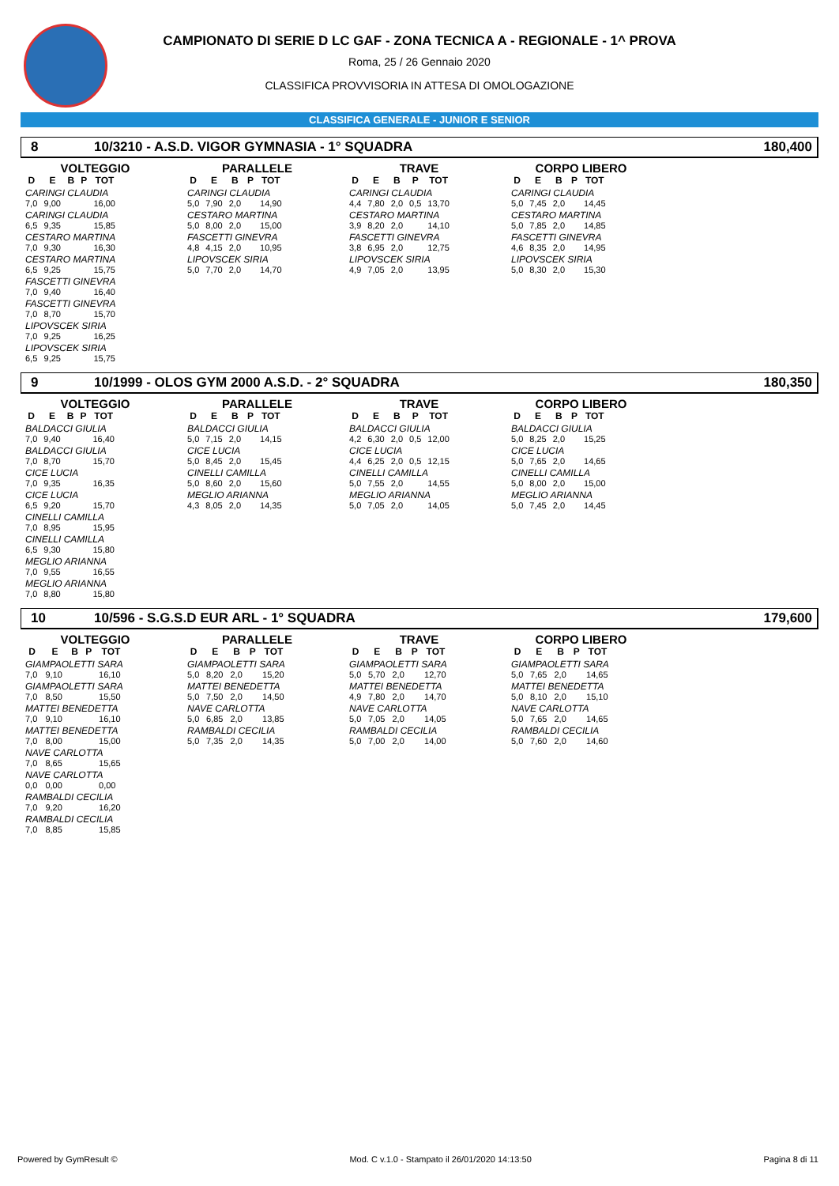CAMPIONATO DI SERIE D LC GAF - ZONA TECNICA A - REGIONALE - 1^ PROVA
Roma, 25 / 26 Gennaio 2020
CLASSIFICA PROVVISORIA IN ATTESA DI OMOLOGAZIONE
CLASSIFICA GENERALE - JUNIOR E SENIOR
8 10/3210 - A.S.D. VIGOR GYMNASIA - 1° SQUADRA 180,400
VOLTEGGIO
| D | E | B | P | TOT |
| --- | --- | --- | --- | --- |
| CARINGI CLAUDIA | | | | |
| 7,0 | 9,00 | | | 16,00 |
| CARINGI CLAUDIA | | | | |
| 6,5 | 9,35 | | | 15,85 |
| CESTARO MARTINA | | | | |
| 7,0 | 9,30 | | | 16,30 |
| CESTARO MARTINA | | | | |
| 6,5 | 9,25 | | | 15,75 |
| FASCETTI GINEVRA | | | | |
| 7,0 | 9,40 | | | 16,40 |
| FASCETTI GINEVRA | | | | |
| 7,0 | 8,70 | | | 15,70 |
| LIPOVSCEK SIRIA | | | | |
| 7,0 | 9,25 | | | 16,25 |
| LIPOVSCEK SIRIA | | | | |
| 6,5 | 9,25 | | | 15,75 |
PARALLELE
| D | E | B | P | TOT |
| --- | --- | --- | --- | --- |
| CARINGI CLAUDIA | | | | |
| 5,0 | 7,90 | 2,0 | | 14,90 |
| CESTARO MARTINA | | | | |
| 5,0 | 8,00 | 2,0 | | 15,00 |
| FASCETTI GINEVRA | | | | |
| 4,8 | 4,15 | 2,0 | | 10,95 |
| LIPOVSCEK SIRIA | | | | |
| 5,0 | 7,70 | 2,0 | | 14,70 |
TRAVE
| D | E | B | P | TOT |
| --- | --- | --- | --- | --- |
| CARINGI CLAUDIA | | | | |
| 4,4 | 7,80 | 2,0 | 0,5 | 13,70 |
| CESTARO MARTINA | | | | |
| 3,9 | 8,20 | 2,0 | | 14,10 |
| FASCETTI GINEVRA | | | | |
| 3,8 | 6,95 | 2,0 | | 12,75 |
| LIPOVSCEK SIRIA | | | | |
| 4,9 | 7,05 | 2,0 | | 13,95 |
CORPO LIBERO
| D | E | B | P | TOT |
| --- | --- | --- | --- | --- |
| CARINGI CLAUDIA | | | | |
| 5,0 | 7,45 | 2,0 | | 14,45 |
| CESTARO MARTINA | | | | |
| 5,0 | 7,85 | 2,0 | | 14,85 |
| FASCETTI GINEVRA | | | | |
| 4,6 | 8,35 | 2,0 | | 14,95 |
| LIPOVSCEK SIRIA | | | | |
| 5,0 | 8,30 | 2,0 | | 15,30 |
9 10/1999 - OLOS GYM 2000 A.S.D. - 2° SQUADRA 180,350
VOLTEGGIO
| D | E | B | P | TOT |
| --- | --- | --- | --- | --- |
| BALDACCI GIULIA | | | | |
| 7,0 | 9,40 | | | 16,40 |
| BALDACCI GIULIA | | | | |
| 7,0 | 8,70 | | | 15,70 |
| CICE LUCIA | | | | |
| 7,0 | 9,35 | | | 16,35 |
| CICE LUCIA | | | | |
| 6,5 | 9,20 | | | 15,70 |
| CINELLI CAMILLA | | | | |
| 7,0 | 8,95 | | | 15,95 |
| CINELLI CAMILLA | | | | |
| 6,5 | 9,30 | | | 15,80 |
| MEGLIO ARIANNA | | | | |
| 7,0 | 9,55 | | | 16,55 |
| MEGLIO ARIANNA | | | | |
| 7,0 | 8,80 | | | 15,80 |
PARALLELE
| D | E | B | P | TOT |
| --- | --- | --- | --- | --- |
| BALDACCI GIULIA | | | | |
| 5,0 | 7,15 | 2,0 | | 14,15 |
| CICE LUCIA | | | | |
| 5,0 | 8,45 | 2,0 | | 15,45 |
| CINELLI CAMILLA | | | | |
| 5,0 | 8,60 | 2,0 | | 15,60 |
| MEGLIO ARIANNA | | | | |
| 4,3 | 8,05 | 2,0 | | 14,35 |
TRAVE
| D | E | B | P | TOT |
| --- | --- | --- | --- | --- |
| BALDACCI GIULIA | | | | |
| 4,2 | 6,30 | 2,0 | 0,5 | 12,00 |
| CICE LUCIA | | | | |
| 4,4 | 6,25 | 2,0 | 0,5 | 12,15 |
| CINELLI CAMILLA | | | | |
| 5,0 | 7,55 | 2,0 | | 14,55 |
| MEGLIO ARIANNA | | | | |
| 5,0 | 7,05 | 2,0 | | 14,05 |
CORPO LIBERO
| D | E | B | P | TOT |
| --- | --- | --- | --- | --- |
| BALDACCI GIULIA | | | | |
| 5,0 | 8,25 | 2,0 | | 15,25 |
| CICE LUCIA | | | | |
| 5,0 | 7,65 | 2,0 | | 14,65 |
| CINELLI CAMILLA | | | | |
| 5,0 | 8,00 | 2,0 | | 15,00 |
| MEGLIO ARIANNA | | | | |
| 5,0 | 7,45 | 2,0 | | 14,45 |
10 10/596 - S.G.S.D EUR ARL - 1° SQUADRA 179,600
VOLTEGGIO
| D | E | B | P | TOT |
| --- | --- | --- | --- | --- |
| GIAMPAOLETTI SARA | | | | |
| 7,0 | 9,10 | | | 16,10 |
| GIAMPAOLETTI SARA | | | | |
| 7,0 | 8,50 | | | 15,50 |
| MATTEI BENEDETTA | | | | |
| 7,0 | 9,10 | | | 16,10 |
| MATTEI BENEDETTA | | | | |
| 7,0 | 8,00 | | | 15,00 |
| NAVE CARLOTTA | | | | |
| 7,0 | 8,65 | | | 15,65 |
| NAVE CARLOTTA | | | | |
| 0,0 | 0,00 | | | 0,00 |
| RAMBALDI CECILIA | | | | |
| 7,0 | 9,20 | | | 16,20 |
| RAMBALDI CECILIA | | | | |
| 7,0 | 8,85 | | | 15,85 |
PARALLELE
| D | E | B | P | TOT |
| --- | --- | --- | --- | --- |
| GIAMPAOLETTI SARA | | | | |
| 5,0 | 8,20 | 2,0 | | 15,20 |
| MATTEI BENEDETTA | | | | |
| 5,0 | 7,50 | 2,0 | | 14,50 |
| NAVE CARLOTTA | | | | |
| 5,0 | 6,85 | 2,0 | | 13,85 |
| RAMBALDI CECILIA | | | | |
| 5,0 | 7,35 | 2,0 | | 14,35 |
TRAVE
| D | E | B | P | TOT |
| --- | --- | --- | --- | --- |
| GIAMPAOLETTI SARA | | | | |
| 5,0 | 5,70 | 2,0 | | 12,70 |
| MATTEI BENEDETTA | | | | |
| 4,9 | 7,80 | 2,0 | | 14,70 |
| NAVE CARLOTTA | | | | |
| 5,0 | 7,05 | 2,0 | | 14,05 |
| RAMBALDI CECILIA | | | | |
| 5,0 | 7,00 | 2,0 | | 14,00 |
CORPO LIBERO
| D | E | B | P | TOT |
| --- | --- | --- | --- | --- |
| GIAMPAOLETTI SARA | | | | |
| 5,0 | 7,65 | 2,0 | | 14,65 |
| MATTEI BENEDETTA | | | | |
| 5,0 | 8,10 | 2,0 | | 15,10 |
| NAVE CARLOTTA | | | | |
| 5,0 | 7,65 | 2,0 | | 14,65 |
| RAMBALDI CECILIA | | | | |
| 5,0 | 7,60 | 2,0 | | 14,60 |
Powered by GymResult © Mod. C v.1.0 - Stampato il 26/01/2020 14:13:50 Pagina 8 di 11